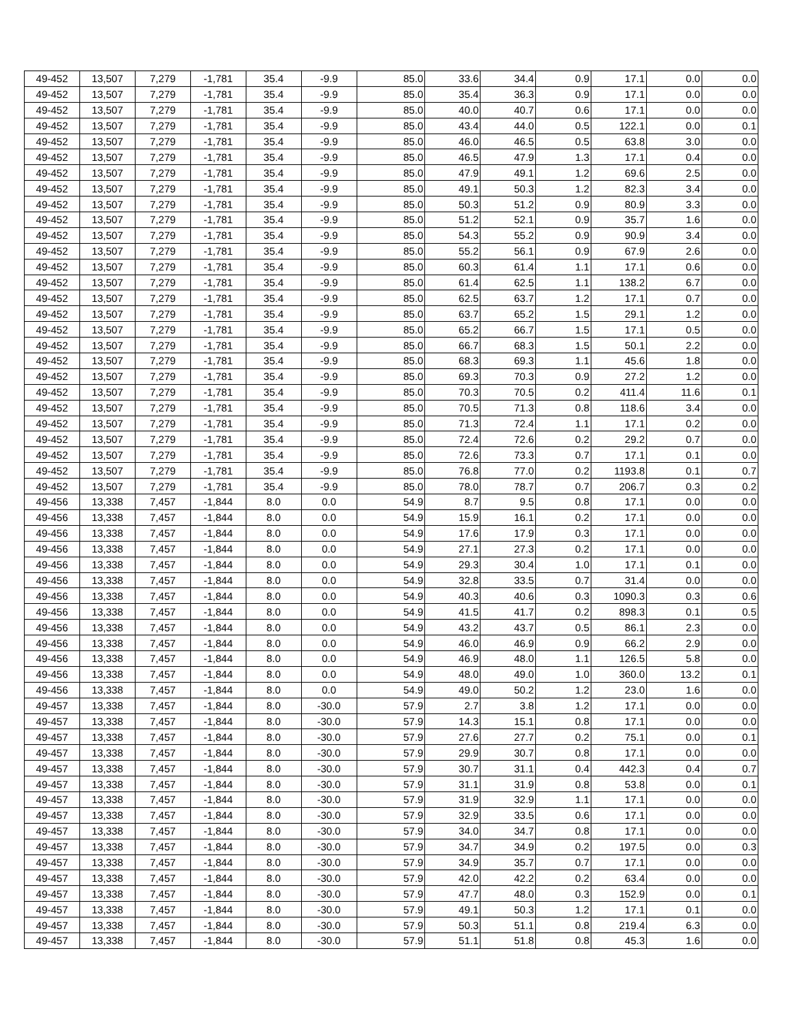| 49-452 | 13,507 | 7,279 | -1,781 | 35.4 | -9.9 | 85.0 | 33.6 | 34.4 | 0.9 | 17.1 | 0.0 | 0.0 |
| 49-452 | 13,507 | 7,279 | -1,781 | 35.4 | -9.9 | 85.0 | 35.4 | 36.3 | 0.9 | 17.1 | 0.0 | 0.0 |
| 49-452 | 13,507 | 7,279 | -1,781 | 35.4 | -9.9 | 85.0 | 40.0 | 40.7 | 0.6 | 17.1 | 0.0 | 0.0 |
| 49-452 | 13,507 | 7,279 | -1,781 | 35.4 | -9.9 | 85.0 | 43.4 | 44.0 | 0.5 | 122.1 | 0.0 | 0.1 |
| 49-452 | 13,507 | 7,279 | -1,781 | 35.4 | -9.9 | 85.0 | 46.0 | 46.5 | 0.5 | 63.8 | 3.0 | 0.0 |
| 49-452 | 13,507 | 7,279 | -1,781 | 35.4 | -9.9 | 85.0 | 46.5 | 47.9 | 1.3 | 17.1 | 0.4 | 0.0 |
| 49-452 | 13,507 | 7,279 | -1,781 | 35.4 | -9.9 | 85.0 | 47.9 | 49.1 | 1.2 | 69.6 | 2.5 | 0.0 |
| 49-452 | 13,507 | 7,279 | -1,781 | 35.4 | -9.9 | 85.0 | 49.1 | 50.3 | 1.2 | 82.3 | 3.4 | 0.0 |
| 49-452 | 13,507 | 7,279 | -1,781 | 35.4 | -9.9 | 85.0 | 50.3 | 51.2 | 0.9 | 80.9 | 3.3 | 0.0 |
| 49-452 | 13,507 | 7,279 | -1,781 | 35.4 | -9.9 | 85.0 | 51.2 | 52.1 | 0.9 | 35.7 | 1.6 | 0.0 |
| 49-452 | 13,507 | 7,279 | -1,781 | 35.4 | -9.9 | 85.0 | 54.3 | 55.2 | 0.9 | 90.9 | 3.4 | 0.0 |
| 49-452 | 13,507 | 7,279 | -1,781 | 35.4 | -9.9 | 85.0 | 55.2 | 56.1 | 0.9 | 67.9 | 2.6 | 0.0 |
| 49-452 | 13,507 | 7,279 | -1,781 | 35.4 | -9.9 | 85.0 | 60.3 | 61.4 | 1.1 | 17.1 | 0.6 | 0.0 |
| 49-452 | 13,507 | 7,279 | -1,781 | 35.4 | -9.9 | 85.0 | 61.4 | 62.5 | 1.1 | 138.2 | 6.7 | 0.0 |
| 49-452 | 13,507 | 7,279 | -1,781 | 35.4 | -9.9 | 85.0 | 62.5 | 63.7 | 1.2 | 17.1 | 0.7 | 0.0 |
| 49-452 | 13,507 | 7,279 | -1,781 | 35.4 | -9.9 | 85.0 | 63.7 | 65.2 | 1.5 | 29.1 | 1.2 | 0.0 |
| 49-452 | 13,507 | 7,279 | -1,781 | 35.4 | -9.9 | 85.0 | 65.2 | 66.7 | 1.5 | 17.1 | 0.5 | 0.0 |
| 49-452 | 13,507 | 7,279 | -1,781 | 35.4 | -9.9 | 85.0 | 66.7 | 68.3 | 1.5 | 50.1 | 2.2 | 0.0 |
| 49-452 | 13,507 | 7,279 | -1,781 | 35.4 | -9.9 | 85.0 | 68.3 | 69.3 | 1.1 | 45.6 | 1.8 | 0.0 |
| 49-452 | 13,507 | 7,279 | -1,781 | 35.4 | -9.9 | 85.0 | 69.3 | 70.3 | 0.9 | 27.2 | 1.2 | 0.0 |
| 49-452 | 13,507 | 7,279 | -1,781 | 35.4 | -9.9 | 85.0 | 70.3 | 70.5 | 0.2 | 411.4 | 11.6 | 0.1 |
| 49-452 | 13,507 | 7,279 | -1,781 | 35.4 | -9.9 | 85.0 | 70.5 | 71.3 | 0.8 | 118.6 | 3.4 | 0.0 |
| 49-452 | 13,507 | 7,279 | -1,781 | 35.4 | -9.9 | 85.0 | 71.3 | 72.4 | 1.1 | 17.1 | 0.2 | 0.0 |
| 49-452 | 13,507 | 7,279 | -1,781 | 35.4 | -9.9 | 85.0 | 72.4 | 72.6 | 0.2 | 29.2 | 0.7 | 0.0 |
| 49-452 | 13,507 | 7,279 | -1,781 | 35.4 | -9.9 | 85.0 | 72.6 | 73.3 | 0.7 | 17.1 | 0.1 | 0.0 |
| 49-452 | 13,507 | 7,279 | -1,781 | 35.4 | -9.9 | 85.0 | 76.8 | 77.0 | 0.2 | 1193.8 | 0.1 | 0.7 |
| 49-452 | 13,507 | 7,279 | -1,781 | 35.4 | -9.9 | 85.0 | 78.0 | 78.7 | 0.7 | 206.7 | 0.3 | 0.2 |
| 49-456 | 13,338 | 7,457 | -1,844 | 8.0 | 0.0 | 54.9 | 8.7 | 9.5 | 0.8 | 17.1 | 0.0 | 0.0 |
| 49-456 | 13,338 | 7,457 | -1,844 | 8.0 | 0.0 | 54.9 | 15.9 | 16.1 | 0.2 | 17.1 | 0.0 | 0.0 |
| 49-456 | 13,338 | 7,457 | -1,844 | 8.0 | 0.0 | 54.9 | 17.6 | 17.9 | 0.3 | 17.1 | 0.0 | 0.0 |
| 49-456 | 13,338 | 7,457 | -1,844 | 8.0 | 0.0 | 54.9 | 27.1 | 27.3 | 0.2 | 17.1 | 0.0 | 0.0 |
| 49-456 | 13,338 | 7,457 | -1,844 | 8.0 | 0.0 | 54.9 | 29.3 | 30.4 | 1.0 | 17.1 | 0.1 | 0.0 |
| 49-456 | 13,338 | 7,457 | -1,844 | 8.0 | 0.0 | 54.9 | 32.8 | 33.5 | 0.7 | 31.4 | 0.0 | 0.0 |
| 49-456 | 13,338 | 7,457 | -1,844 | 8.0 | 0.0 | 54.9 | 40.3 | 40.6 | 0.3 | 1090.3 | 0.3 | 0.6 |
| 49-456 | 13,338 | 7,457 | -1,844 | 8.0 | 0.0 | 54.9 | 41.5 | 41.7 | 0.2 | 898.3 | 0.1 | 0.5 |
| 49-456 | 13,338 | 7,457 | -1,844 | 8.0 | 0.0 | 54.9 | 43.2 | 43.7 | 0.5 | 86.1 | 2.3 | 0.0 |
| 49-456 | 13,338 | 7,457 | -1,844 | 8.0 | 0.0 | 54.9 | 46.0 | 46.9 | 0.9 | 66.2 | 2.9 | 0.0 |
| 49-456 | 13,338 | 7,457 | -1,844 | 8.0 | 0.0 | 54.9 | 46.9 | 48.0 | 1.1 | 126.5 | 5.8 | 0.0 |
| 49-456 | 13,338 | 7,457 | -1,844 | 8.0 | 0.0 | 54.9 | 48.0 | 49.0 | 1.0 | 360.0 | 13.2 | 0.1 |
| 49-456 | 13,338 | 7,457 | -1,844 | 8.0 | 0.0 | 54.9 | 49.0 | 50.2 | 1.2 | 23.0 | 1.6 | 0.0 |
| 49-457 | 13,338 | 7,457 | -1,844 | 8.0 | -30.0 | 57.9 | 2.7 | 3.8 | 1.2 | 17.1 | 0.0 | 0.0 |
| 49-457 | 13,338 | 7,457 | -1,844 | 8.0 | -30.0 | 57.9 | 14.3 | 15.1 | 0.8 | 17.1 | 0.0 | 0.0 |
| 49-457 | 13,338 | 7,457 | -1,844 | 8.0 | -30.0 | 57.9 | 27.6 | 27.7 | 0.2 | 75.1 | 0.0 | 0.1 |
| 49-457 | 13,338 | 7,457 | -1,844 | 8.0 | -30.0 | 57.9 | 29.9 | 30.7 | 0.8 | 17.1 | 0.0 | 0.0 |
| 49-457 | 13,338 | 7,457 | -1,844 | 8.0 | -30.0 | 57.9 | 30.7 | 31.1 | 0.4 | 442.3 | 0.4 | 0.7 |
| 49-457 | 13,338 | 7,457 | -1,844 | 8.0 | -30.0 | 57.9 | 31.1 | 31.9 | 0.8 | 53.8 | 0.0 | 0.1 |
| 49-457 | 13,338 | 7,457 | -1,844 | 8.0 | -30.0 | 57.9 | 31.9 | 32.9 | 1.1 | 17.1 | 0.0 | 0.0 |
| 49-457 | 13,338 | 7,457 | -1,844 | 8.0 | -30.0 | 57.9 | 32.9 | 33.5 | 0.6 | 17.1 | 0.0 | 0.0 |
| 49-457 | 13,338 | 7,457 | -1,844 | 8.0 | -30.0 | 57.9 | 34.0 | 34.7 | 0.8 | 17.1 | 0.0 | 0.0 |
| 49-457 | 13,338 | 7,457 | -1,844 | 8.0 | -30.0 | 57.9 | 34.7 | 34.9 | 0.2 | 197.5 | 0.0 | 0.3 |
| 49-457 | 13,338 | 7,457 | -1,844 | 8.0 | -30.0 | 57.9 | 34.9 | 35.7 | 0.7 | 17.1 | 0.0 | 0.0 |
| 49-457 | 13,338 | 7,457 | -1,844 | 8.0 | -30.0 | 57.9 | 42.0 | 42.2 | 0.2 | 63.4 | 0.0 | 0.0 |
| 49-457 | 13,338 | 7,457 | -1,844 | 8.0 | -30.0 | 57.9 | 47.7 | 48.0 | 0.3 | 152.9 | 0.0 | 0.1 |
| 49-457 | 13,338 | 7,457 | -1,844 | 8.0 | -30.0 | 57.9 | 49.1 | 50.3 | 1.2 | 17.1 | 0.1 | 0.0 |
| 49-457 | 13,338 | 7,457 | -1,844 | 8.0 | -30.0 | 57.9 | 50.3 | 51.1 | 0.8 | 219.4 | 6.3 | 0.0 |
| 49-457 | 13,338 | 7,457 | -1,844 | 8.0 | -30.0 | 57.9 | 51.1 | 51.8 | 0.8 | 45.3 | 1.6 | 0.0 |